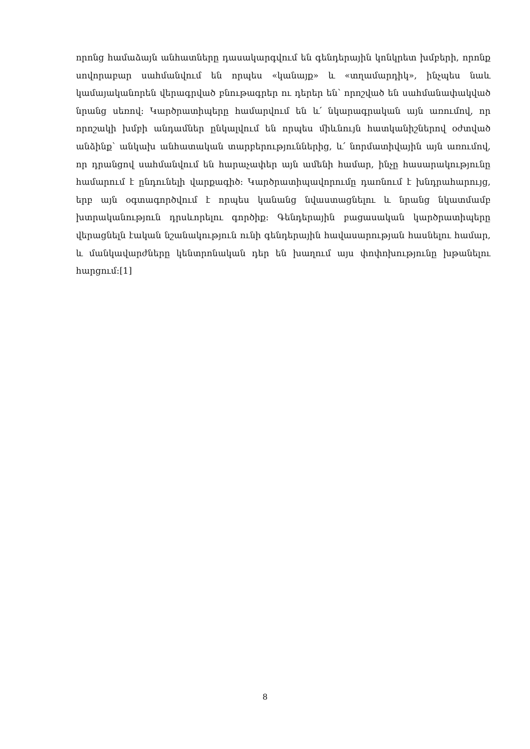որոնց համաձայն անհատները դասակարգվում են գենդերային կոնկրետ խմբերի, որոնք սովորաբար սահմանվում են որպես «կանայք» և «տղամարդիկ», ինչպես նաև կամայականորեն վերագրված բնութագրեր ու դերեր են՝ որոշված են սահմանափակված նրանց սեռով: Կարծրատիպերը համարվում են և՛ նկարագրական այն առումով, որ որոշակի խմբի անդամներ ընկալվում են որպես միևնույն հատկանիշներով օժտված անձինք՝ անկախ անհատական տարբերություններից, և՛ նորմատիվային այն առումով, որ դրանցով սահմանվում են հարաչափեր այն ամենի համար, ինչը հասարակությունը համարում է ընդունելի վարքագիծ: Կարծրատիպավորումը դառնում է խնդրահարույց, երբ այն օգտագործվում է որպես կանանց նվաստացնելու և նրանց նկատմամբ խտրականություն դրսևորելու գործիք: Գենդերային բացասական կարծրատիպերը վերացնելն էական նշանակություն ունի գենդերային հավասարության հասնելու համար, և մանկավարժները կենտրոնական դեր են խաղում այս փոփոխությունը խթանելու հարցում:[1]
8